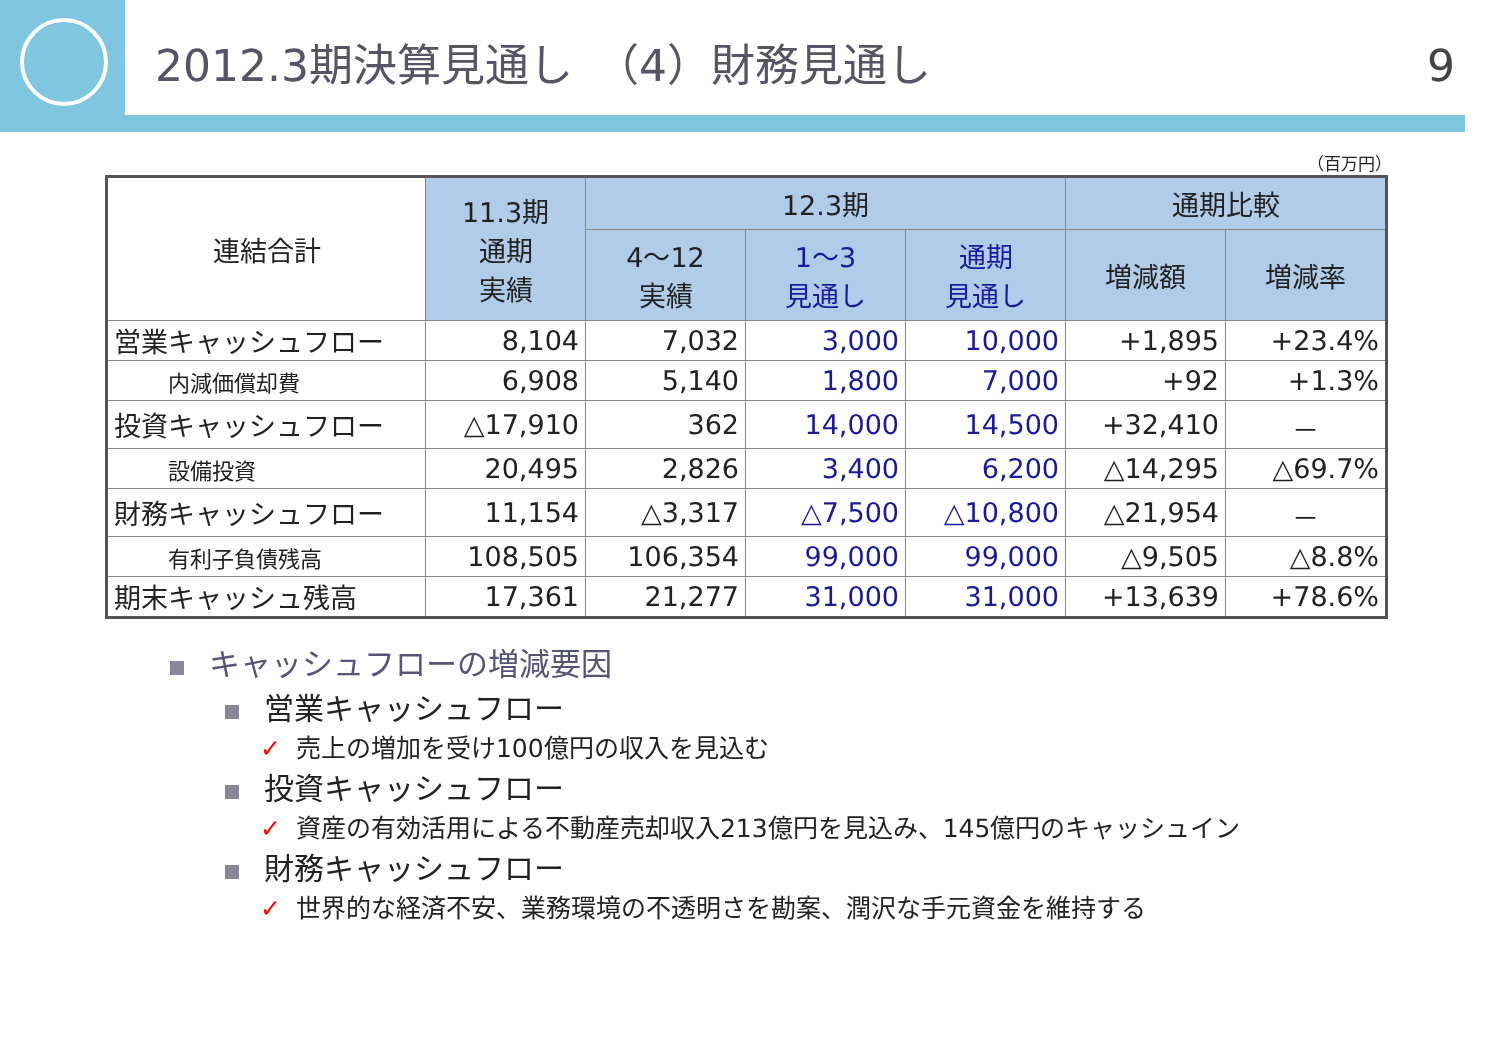2012.3期決算見通し　（4）財務見通し
9
（百万円）
| 連結合計 | 11.3期 通期 実績 | 12.3期 | | | 通期比較 | |
| --- | --- | --- | --- | --- | --- | --- |
| | | 4～12 実績 | 1～3 見通し | 通期 見通し | 増減額 | 増減率 |
| 営業キャッシュフロー | 8,104 | 7,032 | 3,000 | 10,000 | +1,895 | +23.4% |
| 内減価償却費 | 6,908 | 5,140 | 1,800 | 7,000 | +92 | +1.3% |
| 投資キャッシュフロー | △17,910 | 362 | 14,000 | 14,500 | +32,410 | － |
| 設備投資 | 20,495 | 2,826 | 3,400 | 6,200 | △14,295 | △69.7% |
| 財務キャッシュフロー | 11,154 | △3,317 | △7,500 | △10,800 | △21,954 | － |
| 有利子負債残高 | 108,505 | 106,354 | 99,000 | 99,000 | △9,505 | △8.8% |
| 期末キャッシュ残高 | 17,361 | 21,277 | 31,000 | 31,000 | +13,639 | +78.6% |
キャッシュフローの増減要因
営業キャッシュフロー
✓ 売上の増加を受け100億円の収入を見込む
投資キャッシュフロー
✓ 資産の有効活用による不動産売却収入213億円を見込み、145億円のキャッシュイン
財務キャッシュフロー
✓ 世界的な経済不安、業務環境の不透明さを勘案、潤沢な手元資金を維持する